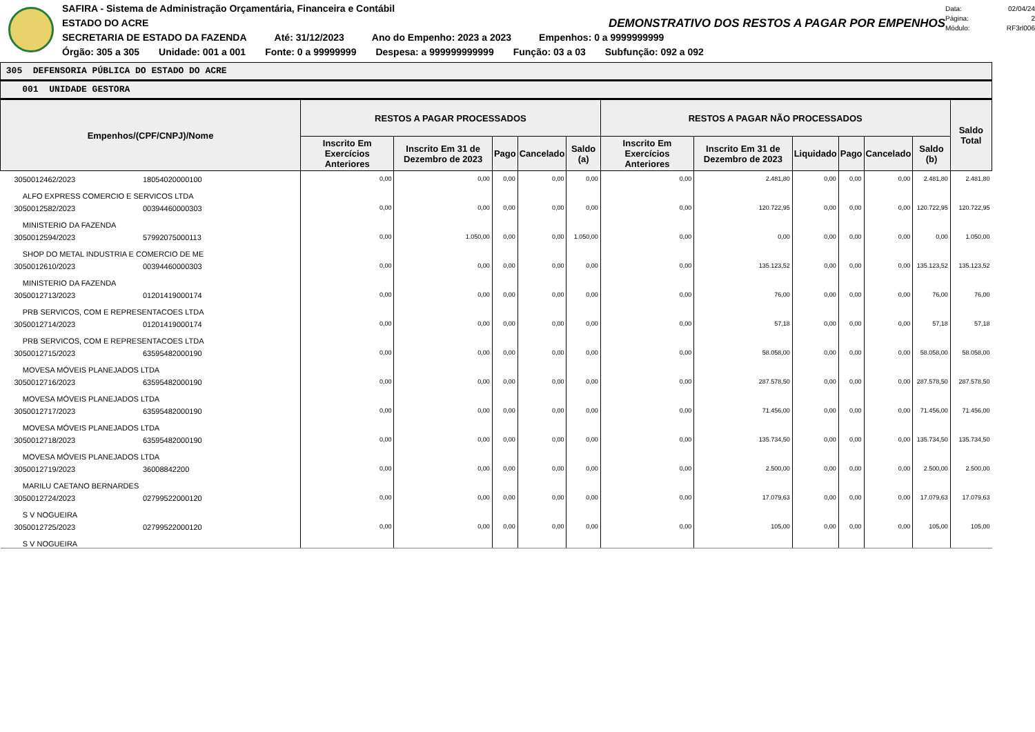SAFIRA - Sistema de Administração Orçamentária, Financeira e Contábil
ESTADO DO ACRE DEMONSTRATIVO DOS RESTOS A PAGAR POR EMPENHOS
SECRETARIA DE ESTADO DA FAZENDA Até: 31/12/2023 Ano do Empenho: 2023 a 2023 Empenhos: 0 a 9999999999
Órgão: 305 a 305 Unidade: 001 a 001 Fonte: 0 a 99999999 Despesa: a 999999999999 Função: 03 a 03 Subfunção: 092 a 092
Data: 02/04/24
Página: 2
Módulo: RF3rl006
305 DEFENSORIA PÚBLICA DO ESTADO DO ACRE
001 UNIDADE GESTORA
| Empenhos/(CPF/CNPJ)/Nome | RESTOS A PAGAR PROCESSADOS | | | | | RESTOS A PAGAR NÃO PROCESSADOS | | | | | | Saldo Total |
| --- | --- | --- | --- | --- | --- | --- | --- | --- | --- | --- | --- | --- |
| | Inscrito Em Exercícios Anteriores | Inscrito Em 31 de Dezembro de 2023 | Pago | Cancelado | Saldo (a) | Inscrito Em Exercícios Anteriores | Inscrito Em 31 de Dezembro de 2023 | Liquidado | Pago | Cancelado | Saldo (b) | |
| 3050012462/2023 18054020000100 ALFO EXPRESS COMERCIO E SERVICOS LTDA | 0,00 | 0,00 | 0,00 | 0,00 | 0,00 | 0,00 | 2.481,80 | 0,00 | 0,00 | 0,00 | 2.481,80 | 2.481,80 |
| 3050012582/2023 00394460000303 MINISTERIO DA FAZENDA | 0,00 | 0,00 | 0,00 | 0,00 | 0,00 | 0,00 | 120.722,95 | 0,00 | 0,00 | 0,00 | 120.722,95 | 120.722,95 |
| 3050012594/2023 57992075000113 SHOP DO METAL INDUSTRIA E COMERCIO DE ME | 0,00 | 1.050,00 | 0,00 | 0,00 | 1.050,00 | 0,00 | 0,00 | 0,00 | 0,00 | 0,00 | 0,00 | 1.050,00 |
| 3050012610/2023 00394460000303 MINISTERIO DA FAZENDA | 0,00 | 0,00 | 0,00 | 0,00 | 0,00 | 0,00 | 135.123,52 | 0,00 | 0,00 | 0,00 | 135.123,52 | 135.123,52 |
| 3050012713/2023 01201419000174 PRB SERVICOS, COM E REPRESENTACOES LTDA | 0,00 | 0,00 | 0,00 | 0,00 | 0,00 | 0,00 | 76,00 | 0,00 | 0,00 | 0,00 | 76,00 | 76,00 |
| 3050012714/2023 01201419000174 PRB SERVICOS, COM E REPRESENTACOES LTDA | 0,00 | 0,00 | 0,00 | 0,00 | 0,00 | 0,00 | 57,18 | 0,00 | 0,00 | 0,00 | 57,18 | 57,18 |
| 3050012715/2023 63595482000190 MOVESA MÓVEIS PLANEJADOS LTDA | 0,00 | 0,00 | 0,00 | 0,00 | 0,00 | 0,00 | 58.058,00 | 0,00 | 0,00 | 0,00 | 58.058,00 | 58.058,00 |
| 3050012716/2023 63595482000190 MOVESA MÓVEIS PLANEJADOS LTDA | 0,00 | 0,00 | 0,00 | 0,00 | 0,00 | 0,00 | 287.578,50 | 0,00 | 0,00 | 0,00 | 287.578,50 | 287.578,50 |
| 3050012717/2023 63595482000190 MOVESA MÓVEIS PLANEJADOS LTDA | 0,00 | 0,00 | 0,00 | 0,00 | 0,00 | 0,00 | 71.456,00 | 0,00 | 0,00 | 0,00 | 71.456,00 | 71.456,00 |
| 3050012718/2023 63595482000190 MOVESA MÓVEIS PLANEJADOS LTDA | 0,00 | 0,00 | 0,00 | 0,00 | 0,00 | 0,00 | 135.734,50 | 0,00 | 0,00 | 0,00 | 135.734,50 | 135.734,50 |
| 3050012719/2023 36008842200 MARILU CAETANO BERNARDES | 0,00 | 0,00 | 0,00 | 0,00 | 0,00 | 0,00 | 2.500,00 | 0,00 | 0,00 | 0,00 | 2.500,00 | 2.500,00 |
| 3050012724/2023 02799522000120 S V NOGUEIRA | 0,00 | 0,00 | 0,00 | 0,00 | 0,00 | 0,00 | 17.079,63 | 0,00 | 0,00 | 0,00 | 17.079,63 | 17.079,63 |
| 3050012725/2023 02799522000120 S V NOGUEIRA | 0,00 | 0,00 | 0,00 | 0,00 | 0,00 | 0,00 | 105,00 | 0,00 | 0,00 | 0,00 | 105,00 | 105,00 |